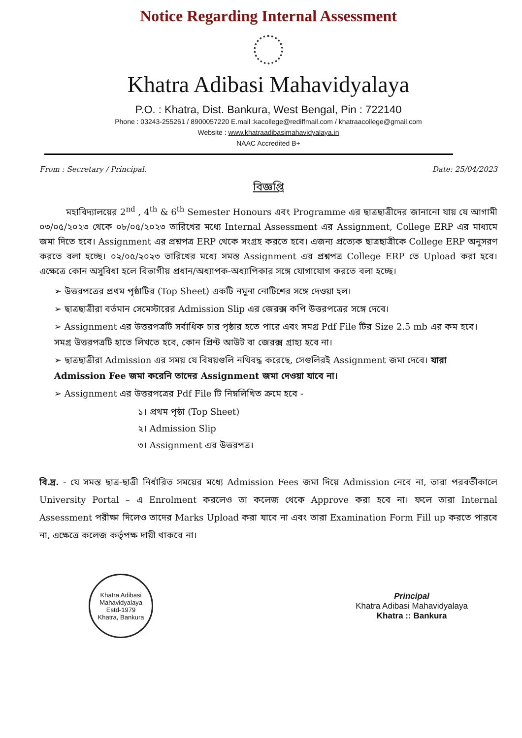Notice Regarding Internal Assessment
Khatra Adibasi Mahavidyalaya
P.O. : Khatra, Dist. Bankura, West Bengal, Pin : 722140
Phone : 03243-255261 / 8900057220 E.mail :kacollege@rediffmail.com / khatraacollege@gmail.com
Website : www.khatraadibasimahavidyalaya.in
NAAC Accredited B+
From : Secretary / Principal. Date: 25/04/2023
বিজ্ঞপ্তি
   মহাবিদ্যালয়ের 2<sup>nd</sup> , 4<sup>th</sup> & 6<sup>th</sup> Semester Honours এবং Programme এর ছাত্রছাত্রীদের জানানো যায় যে আগামী ০৩/০৫/২০২৩ থেকে ০৮/০৫/২০২৩ তারিখের মধ্যে Internal Assessment এর Assignment, College ERP এর মাধ্যমে জমা দিতে হবে। Assignment এর প্রশ্নপত্র ERP থেকে সংগ্রহ করতে হবে। এজন্য প্রত্যেক ছাত্রছাত্রীকে College ERP অনুসরণ করতে বলা হচ্ছে। ০২/০৫/২০২৩ তারিখের মধ্যে সমস্ত Assignment এর প্রশ্নপত্র College ERP তে Upload করা হবে। এক্ষেত্রে কোন অসুবিধা হলে বিভাগীয় প্রধান/অধ্যাপক-অধ্যাপিকার সঙ্গে যোগাযোগ করতে বলা হচ্ছে।
➢ উত্তরপত্রের প্রথম পৃষ্ঠাটির (Top Sheet) একটি নমুনা নোটিশের সঙ্গে দেওয়া হল।
➢ ছাত্রছাত্রীরা বর্তমান সেমেস্টারের Admission Slip এর জেরক্স কপি উত্তরপত্রের সঙ্গে দেবে।
➢ Assignment এর উত্তরপত্রটি সর্বাধিক চার পৃষ্ঠার হতে পারে এবং সমগ্র Pdf File টির Size 2.5 mb এর কম হবে। সমগ্র উত্তরপত্রটি হাতে লিখতে হবে, কোন প্রিন্ট আউট বা জেরক্স গ্রাহ্য হবে না।
➢ ছাত্রছাত্রীরা Admission এর সময় যে বিষয়গুলি নথিবদ্ধ করেছে, সেগুলিরই Assignment জমা দেবে। যারা Admission Fee জমা করেনি তাদের Assignment জমা দেওয়া যাবে না।
➢ Assignment এর উত্তরপত্রের Pdf File টি নিম্নলিখিত ক্রমে হবে -
১। প্রথম পৃষ্ঠা (Top Sheet)
২। Admission Slip
৩। Assignment এর উত্তরপত্র।
বি.দ্র. - যে সমস্ত ছাত্র-ছাত্রী নির্ধারিত সময়ের মধ্যে Admission Fees জমা দিয়ে Admission নেবে না, তারা পরবর্তীকালে University Portal – এ Enrolment করলেও তা কলেজ থেকে Approve করা হবে না। ফলে তারা Internal Assessment পরীক্ষা দিলেও তাদের Marks Upload করা যাবে না এবং তারা Examination Form Fill up করতে পারবে না, এক্ষেত্রে কলেজ কর্তৃপক্ষ দায়ী থাকবে না।
Khatra Adibasi Mahavidyalaya
Estd-1979
Khatra, Bankura
Principal
Khatra Adibasi Mahavidyalaya
Khatra :: Bankura